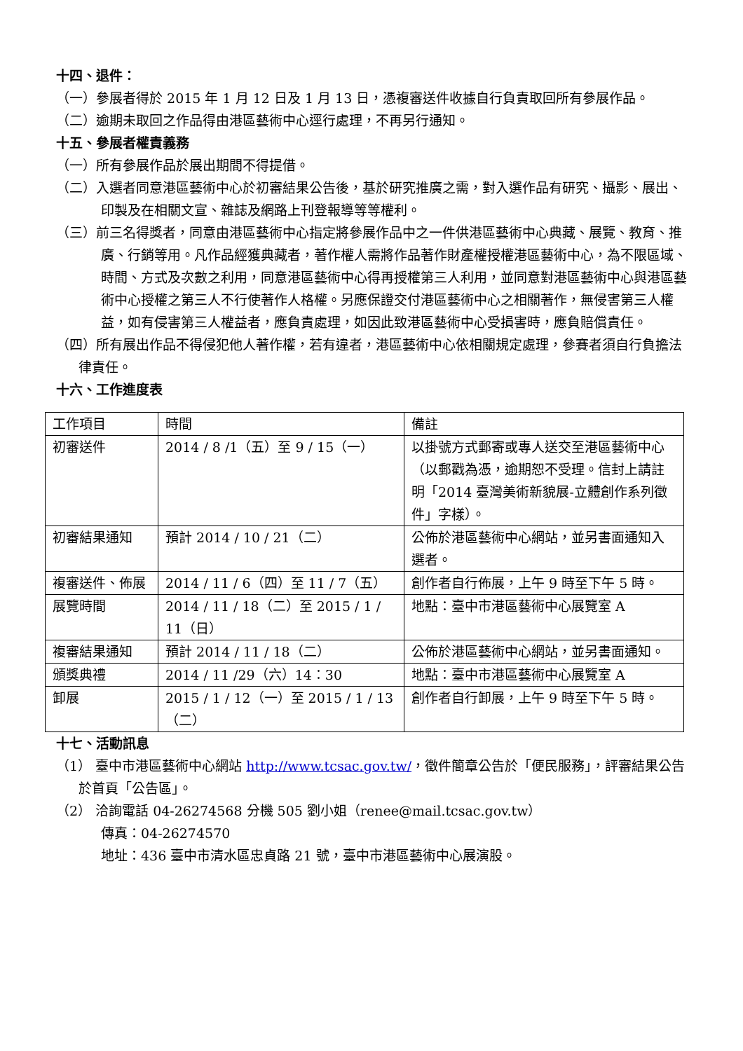十四、退件：
（一）參展者得於 2015 年 1 月 12 日及 1 月 13 日，憑複審送件收據自行負責取回所有參展作品。
（二）逾期未取回之作品得由港區藝術中心逕行處理，不再另行通知。
十五、參展者權責義務
（一）所有參展作品於展出期間不得提借。
（二）入選者同意港區藝術中心於初審結果公告後，基於研究推廣之需，對入選作品有研究、攝影、展出、印製及在相關文宣、雜誌及網路上刊登報導等等權利。
（三）前三名得獎者，同意由港區藝術中心指定將參展作品中之一件供港區藝術中心典藏、展覽、教育、推廣、行銷等用。凡作品經獲典藏者，著作權人需將作品著作財產權授權港區藝術中心，為不限區域、時間、方式及次數之利用，同意港區藝術中心得再授權第三人利用，並同意對港區藝術中心與港區藝術中心授權之第三人不行使著作人格權。另應保證交付港區藝術中心之相關著作，無侵害第三人權益，如有侵害第三人權益者，應負責處理，如因此致港區藝術中心受損害時，應負賠償責任。
（四）所有展出作品不得侵犯他人著作權，若有違者，港區藝術中心依相關規定處理，參賽者須自行負擔法律責任。
十六、工作進度表
| 工作項目 | 時間 | 備註 |
| 初審送件 | 2014 / 8 /1（五）至 9 / 15（一） | 以掛號方式郵寄或專人送交至港區藝術中心（以郵戳為憑，逾期恕不受理。信封上請註明「2014 臺灣美術新貌展-立體創作系列徵件」字樣）。 |
| 初審結果通知 | 預計 2014 / 10 / 21（二） | 公佈於港區藝術中心網站，並另書面通知入選者。 |
| 複審送件、佈展 | 2014 / 11 / 6（四）至 11 / 7（五） | 創作者自行佈展，上午 9 時至下午 5 時。 |
| 展覽時間 | 2014 / 11 / 18（二）至 2015 / 1 / 11（日） | 地點：臺中市港區藝術中心展覽室 A |
| 複審結果通知 | 預計 2014 / 11 / 18（二） | 公佈於港區藝術中心網站，並另書面通知。 |
| 頒獎典禮 | 2014 / 11 /29（六）14：30 | 地點：臺中市港區藝術中心展覽室 A |
| 卸展 | 2015 / 1 / 12（一）至 2015 / 1 / 13（二） | 創作者自行卸展，上午 9 時至下午 5 時。 |
十七、活動訊息
（1） 臺中市港區藝術中心網站 http://www.tcsac.gov.tw/，徵件簡章公告於「便民服務」，評審結果公告於首頁「公告區」。
（2） 洽詢電話 04-26274568 分機 505 劉小姐（renee@mail.tcsac.gov.tw）
傳真：04-26274570
地址：436 臺中市清水區忠貞路 21 號，臺中市港區藝術中心展演股。